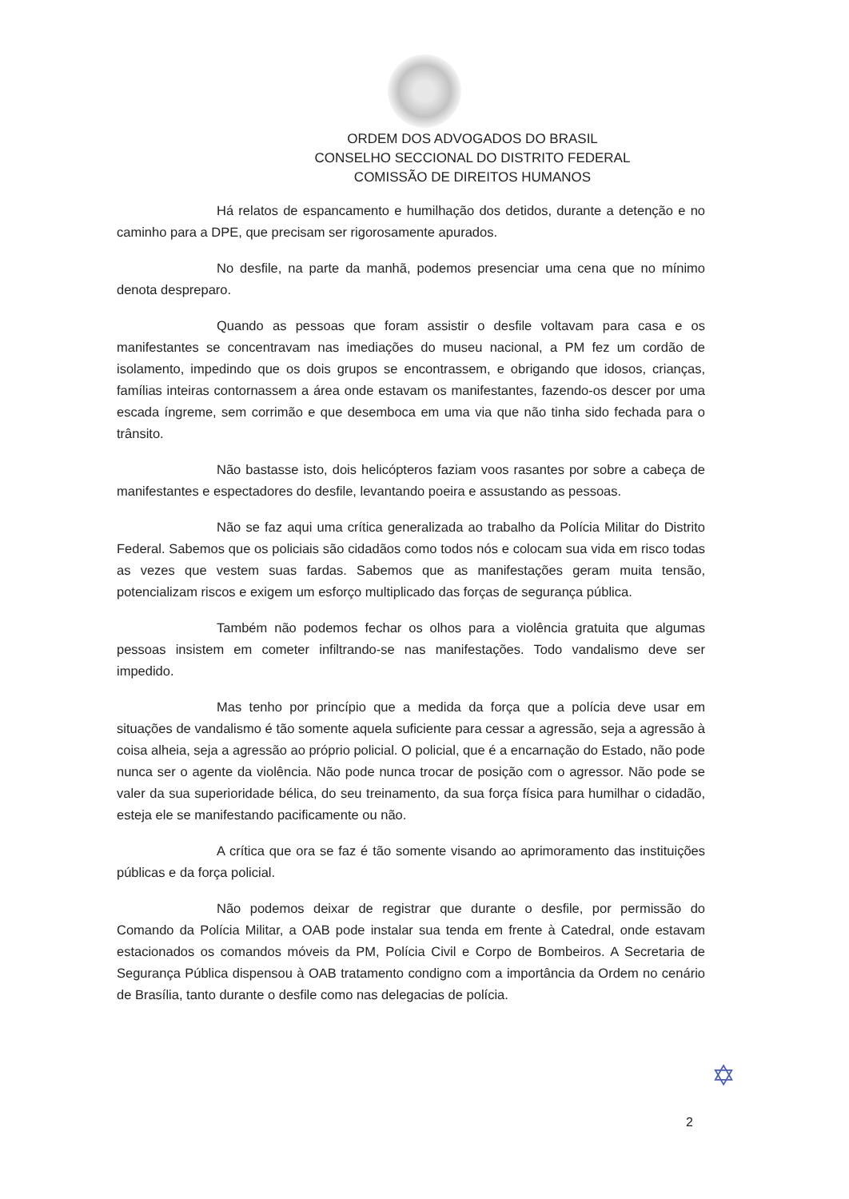ORDEM DOS ADVOGADOS DO BRASIL
CONSELHO SECCIONAL DO DISTRITO FEDERAL
COMISSÃO DE DIREITOS HUMANOS
Há relatos de espancamento e humilhação dos detidos, durante a detenção e no caminho para a DPE, que precisam ser rigorosamente apurados.
No desfile, na parte da manhã, podemos presenciar uma cena que no mínimo denota despreparo.
Quando as pessoas que foram assistir o desfile voltavam para casa e os manifestantes se concentravam nas imediações do museu nacional, a PM fez um cordão de isolamento, impedindo que os dois grupos se encontrassem, e obrigando que idosos, crianças, famílias inteiras contornassem a área onde estavam os manifestantes, fazendo-os descer por uma escada íngreme, sem corrimão e que desemboca em uma via que não tinha sido fechada para o trânsito.
Não bastasse isto, dois helicópteros faziam voos rasantes por sobre a cabeça de manifestantes e espectadores do desfile, levantando poeira e assustando as pessoas.
Não se faz aqui uma crítica generalizada ao trabalho da Polícia Militar do Distrito Federal. Sabemos que os policiais são cidadãos como todos nós e colocam sua vida em risco todas as vezes que vestem suas fardas. Sabemos que as manifestações geram muita tensão, potencializam riscos e exigem um esforço multiplicado das forças de segurança pública.
Também não podemos fechar os olhos para a violência gratuita que algumas pessoas insistem em cometer infiltrando-se nas manifestações. Todo vandalismo deve ser impedido.
Mas tenho por princípio que a medida da força que a polícia deve usar em situações de vandalismo é tão somente aquela suficiente para cessar a agressão, seja a agressão à coisa alheia, seja a agressão ao próprio policial. O policial, que é a encarnação do Estado, não pode nunca ser o agente da violência. Não pode nunca trocar de posição com o agressor. Não pode se valer da sua superioridade bélica, do seu treinamento, da sua força física para humilhar o cidadão, esteja ele se manifestando pacificamente ou não.
A crítica que ora se faz é tão somente visando ao aprimoramento das instituições públicas e da força policial.
Não podemos deixar de registrar que durante o desfile, por permissão do Comando da Polícia Militar, a OAB pode instalar sua tenda em frente à Catedral, onde estavam estacionados os comandos móveis da PM, Polícia Civil e Corpo de Bombeiros. A Secretaria de Segurança Pública dispensou à OAB tratamento condigno com a importância da Ordem no cenário de Brasília, tanto durante o desfile como nas delegacias de polícia.
✡
2